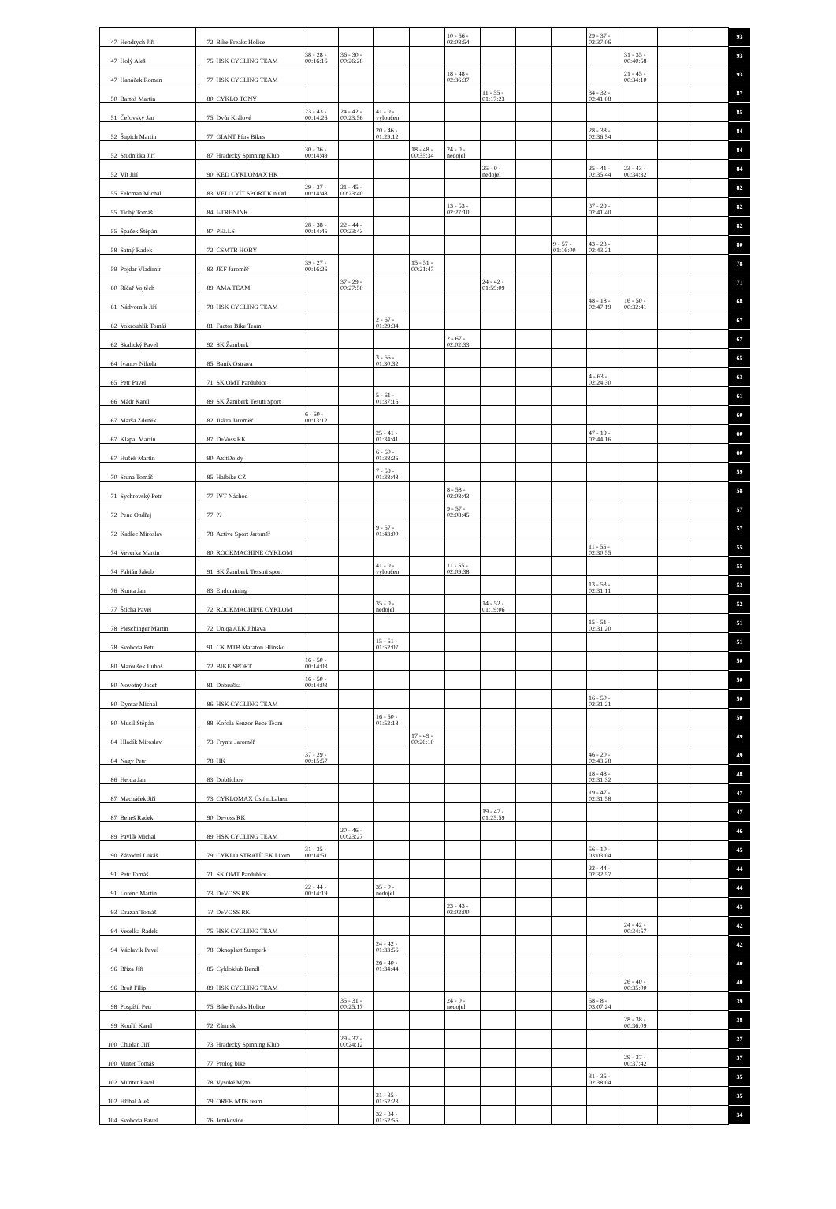| 47 | Hendrych Jiří | 72 | Bike Freaks Holice | | | | | 10 - 56 - 02:08:54 | | | | 29 - 37 - 02:37:06 | | | | 93 |
| 47 | Holý Aleš | 75 | HSK CYCLING TEAM | 38 - 28 - 00:16:16 | 36 - 30 - 00:26:28 | | | | | | | | 31 - 35 - 00:40:58 | | | 93 |
| 47 | Hanáček Roman | 77 | HSK CYCLING TEAM | | | | | 18 - 48 - 02:36:37 | | | | | 21 - 45 - 00:34:10 | | | 93 |
| 50 | Bartoš Martin | 80 | CYKLO TONY | | | | | | 11 - 55 - 01:17:23 | | | 34 - 32 - 02:41:08 | | | | 87 |
| 51 | Čeřovský Jan | 75 | Dvůr Králové | 23 - 43 - 00:14:26 | 24 - 42 - 00:23:56 | 41 - 0 - vyloučen | | | | | | | | | | 85 |
| 52 | Šupich Martin | 77 | GIANT Pítrs Bikes | | | 20 - 46 - 01:29:12 | | | | | | 28 - 38 - 02:36:54 | | | | 84 |
| 52 | Studnička Jiří | 87 | Hradecký Spinning Klub | 30 - 36 - 00:14:49 | | | 18 - 48 - 00:35:34 | 24 - 0 - nedojel | | | | | | | | 84 |
| 52 | Vít Jiří | 90 | KED CYKLOMAX HK | | | | | | 25 - 0 - nedojel | | | 25 - 41 - 02:35:44 | 23 - 43 - 00:34:32 | | | 84 |
| 55 | Felcman Michal | 83 | VELO VÍT SPORT K.n.Orl | 29 - 37 - 00:14:48 | 21 - 45 - 00:23:40 | | | | | | | | | | | 82 |
| 55 | Tichý Tomáš | 84 | I-TRENINK | | | | | 13 - 53 - 02:27:10 | | | | 37 - 29 - 02:41:40 | | | | 82 |
| 55 | Špaček Štěpán | 87 | PELLS | 28 - 38 - 00:14:45 | 22 - 44 - 00:23:43 | | | | | | | | | | | 82 |
| 58 | Šatný Radek | 72 | ČSMTB HOBY | | | | | | | | 9 - 57 - 01:16:00 | 43 - 23 - 02:43:21 | | | | 80 |
| 59 | Pojdar Vladimír | 83 | JKF Jaroměř | 39 - 27 - 00:16:26 | | | 15 - 51 - 00:21:47 | | | | | | | | | 78 |
| 60 | Říčař Vojtěch | 89 | AMA TEAM | | 37 - 29 - 00:27:50 | | | | 24 - 42 - 01:59:09 | | | | | | | 71 |
| 61 | Nádvorník Jiří | 78 | HSK CYCLING TEAM | | | | | | | | | 48 - 18 - 02:47:19 | 16 - 50 - 00:32:41 | | | 68 |
| 62 | Vokrouhlík Tomáš | 81 | Factor Bike Team | | | 2 - 67 - 01:29:34 | | | | | | | | | | 67 |
| 62 | Skalický Pavel | 92 | SK Žamberk | | | | | 2 - 67 - 02:02:33 | | | | | | | | 67 |
| 64 | Ivanov Nikola | 85 | Baník Ostrava | | | 3 - 65 - 01:30:32 | | | | | | | | | | 65 |
| 65 | Petr Pavel | 71 | SK OMT Pardubice | | | | | | | | | 4 - 63 - 02:24:30 | | | | 63 |
| 66 | Mádr Karel | 89 | SK Žamberk Tesuti Sport | | | 5 - 61 - 01:37:15 | | | | | | | | | | 61 |
| 67 | Marša Zdeněk | 82 | Jiskra Jaroměř | 6 - 60 - 00:13:12 | | | | | | | | | | | | 60 |
| 67 | Klapal Martin | 87 | DeVoss RK | | | 25 - 41 - 01:34:41 | | | | | | 47 - 19 - 02:44:16 | | | | 60 |
| 67 | Hušek Martin | 90 | AxitDoldy | | | 6 - 60 - 01:38:25 | | | | | | | | | | 60 |
| 70 | Stuna Tomáš | 85 | Haibike CZ | | | 7 - 59 - 01:38:48 | | | | | | | | | | 59 |
| 71 | Sychrovský Petr | 77 | IVT Náchod | | | | | 8 - 58 - 02:08:43 | | | | | | | | 58 |
| 72 | Penc Ondřej | 77 | ?? | | | | | 9 - 57 - 02:08:45 | | | | | | | | 57 |
| 72 | Kadlec Miroslav | 78 | Active Sport Jaroměř | | | 9 - 57 - 01:43:00 | | | | | | | | | | 57 |
| 74 | Veverka Martin | 80 | ROCKMACHINE CYKLOM | | | | | | | | | 11 - 55 - 02:30:55 | | | | 55 |
| 74 | Fabián Jakub | 91 | SK Žamberk Tessuti sport | | | 41 - 0 - vyloučen | | 11 - 55 - 02:09:38 | | | | | | | | 55 |
| 76 | Kunta Jan | 83 | Enduraining | | | | | | | | | 13 - 53 - 02:31:11 | | | | 53 |
| 77 | Štícha Pavel | 72 | ROCKMACHINE CYKLOM | | | 35 - 0 - nedojel | | | 14 - 52 - 01:19:06 | | | | | | | 52 |
| 78 | Pleschinger Martin | 72 | Uniqa ALK Jihlava | | | | | | | | | 15 - 51 - 02:31:20 | | | | 51 |
| 78 | Svoboda Petr | 91 | CK MTB Maraton Hlinsko | | | 15 - 51 - 01:52:07 | | | | | | | | | | 51 |
| 80 | Maroušek Luboš | 72 | BIKE SPORT | 16 - 50 - 00:14:03 | | | | | | | | | | | | 50 |
| 80 | Novotný Josef | 81 | Dobruška | 16 - 50 - 00:14:03 | | | | | | | | | | | | 50 |
| 80 | Dyntar Michal | 86 | HSK CYCLING TEAM | | | | | | | | | 16 - 50 - 02:31:21 | | | | 50 |
| 80 | Musil Štěpán | 88 | Kofola Senzor Rece Team | | | 16 - 50 - 01:52:18 | | | | | | | | | | 50 |
| 84 | Hladík Miroslav | 73 | Frynta Jaroměř | | | | 17 - 49 - 00:26:10 | | | | | | | | | 49 |
| 84 | Nagy Petr | 78 | HK | 37 - 29 - 00:15:57 | | | | | | | | 46 - 20 - 02:43:28 | | | | 49 |
| 86 | Herda Jan | 83 | Dobříchov | | | | | | | | | 18 - 48 - 02:31:32 | | | | 48 |
| 87 | Macháček Jiří | 73 | CYKLOMAX Ústí n.Labem | | | | | | | | | 19 - 47 - 02:31:58 | | | | 47 |
| 87 | Beneš Radek | 90 | Devoss RK | | | | | | 19 - 47 - 01:25:59 | | | | | | | 47 |
| 89 | Pavlík Michal | 89 | HSK CYCLING TEAM | | 20 - 46 - 00:23:27 | | | | | | | | | | | 46 |
| 90 | Závodní Lukáš | 79 | CYKLO STRATÍLEK Litom | 31 - 35 - 00:14:51 | | | | | | | | 56 - 10 - 03:03:04 | | | | 45 |
| 91 | Petr Tomáš | 71 | SK OMT Pardubice | | | | | | | | | 22 - 44 - 02:32:57 | | | | 44 |
| 91 | Lorenc Martin | 73 | DeVOSS RK | 22 - 44 - 00:14:19 | | 35 - 0 - nedojel | | | | | | | | | | 44 |
| 93 | Drazan Tomáš | ?? | DeVOSS RK | | | | | 23 - 43 - 03:02:00 | | | | | | | | 43 |
| 94 | Veselka Radek | 75 | HSK CYCLING TEAM | | | | | | | | | | 24 - 42 - 00:34:57 | | | 42 |
| 94 | Václavík Pavel | 78 | Oknoplast Šumperk | | | 24 - 42 - 01:33:56 | | | | | | | | | | 42 |
| 96 | Bříza Jiří | 85 | Cykloklub Bendl | | | 26 - 40 - 01:34:44 | | | | | | | | | | 40 |
| 96 | Brož Filip | 89 | HSK CYCLING TEAM | | | | | | | | | | 26 - 40 - 00:35:00 | | | 40 |
| 98 | Pospíšil Petr | 75 | Bike Freaks Holice | | 35 - 31 - 00:25:17 | | | 24 - 0 - nedojel | | | | 58 - 8 - 03:07:24 | | | | 39 |
| 99 | Kouřil Karel | 72 | Zámrsk | | | | | | | | | | 28 - 38 - 00:36:09 | | | 38 |
| 100 | Chudan Jiří | 73 | Hradecký Spinning Klub | | 29 - 37 - 00:24:12 | | | | | | | | | | | 37 |
| 100 | Vinter Tomáš | 77 | Prolog bike | | | | | | | | | | 29 - 37 - 00:37:42 | | | 37 |
| 102 | Münter Pavel | 78 | Vysoké Mýto | | | | | | | | | 31 - 35 - 02:38:04 | | | | 35 |
| 102 | Hříbal Aleš | 79 | OREB MTB team | | | 31 - 35 - 01:52:23 | | | | | | | | | | 35 |
| 104 | Svoboda Pavel | 76 | Jeníkovice | | | 32 - 34 - 01:52:55 | | | | | | | | | | 34 |